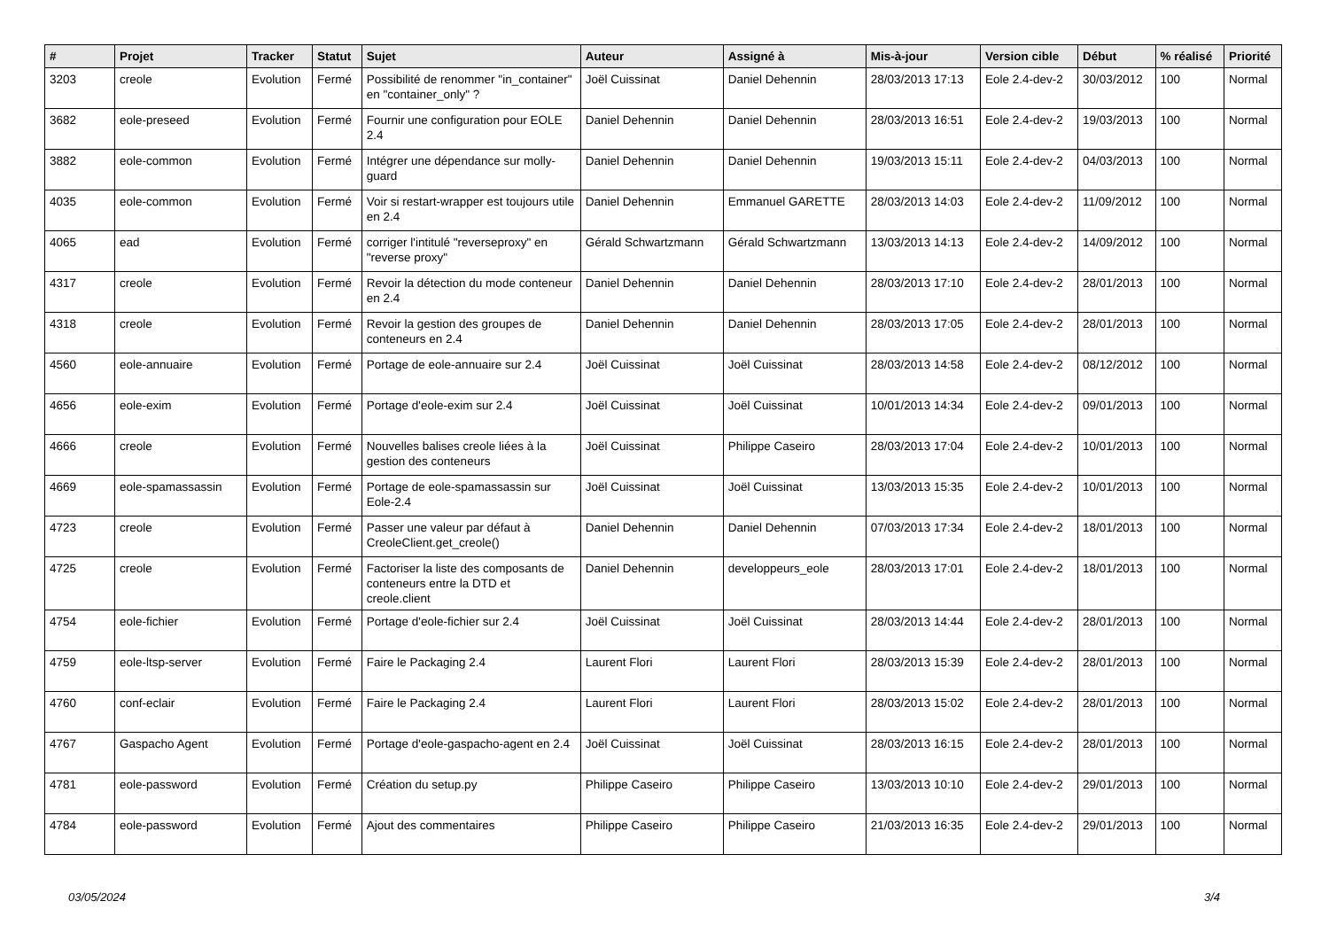| # | Projet | Tracker | Statut | Sujet | Auteur | Assigné à | Mis-à-jour | Version cible | Début | % réalisé | Priorité |
| --- | --- | --- | --- | --- | --- | --- | --- | --- | --- | --- | --- |
| 3203 | creole | Evolution | Fermé | Possibilité de renommer "in_container" en "container_only" ? | Joël Cuissinat | Daniel Dehennin | 28/03/2013 17:13 | Eole 2.4-dev-2 | 30/03/2012 | 100 | Normal |
| 3682 | eole-preseed | Evolution | Fermé | Fournir une configuration pour EOLE 2.4 | Daniel Dehennin | Daniel Dehennin | 28/03/2013 16:51 | Eole 2.4-dev-2 | 19/03/2013 | 100 | Normal |
| 3882 | eole-common | Evolution | Fermé | Intégrer une dépendance sur molly-guard | Daniel Dehennin | Daniel Dehennin | 19/03/2013 15:11 | Eole 2.4-dev-2 | 04/03/2013 | 100 | Normal |
| 4035 | eole-common | Evolution | Fermé | Voir si restart-wrapper est toujours utile en 2.4 | Daniel Dehennin | Emmanuel GARETTE | 28/03/2013 14:03 | Eole 2.4-dev-2 | 11/09/2012 | 100 | Normal |
| 4065 | ead | Evolution | Fermé | corriger l'intitulé "reverseproxy" en "reverse proxy" | Gérald Schwartzmann | Gérald Schwartzmann | 13/03/2013 14:13 | Eole 2.4-dev-2 | 14/09/2012 | 100 | Normal |
| 4317 | creole | Evolution | Fermé | Revoir la détection du mode conteneur en 2.4 | Daniel Dehennin | Daniel Dehennin | 28/03/2013 17:10 | Eole 2.4-dev-2 | 28/01/2013 | 100 | Normal |
| 4318 | creole | Evolution | Fermé | Revoir la gestion des groupes de conteneurs en 2.4 | Daniel Dehennin | Daniel Dehennin | 28/03/2013 17:05 | Eole 2.4-dev-2 | 28/01/2013 | 100 | Normal |
| 4560 | eole-annuaire | Evolution | Fermé | Portage de eole-annuaire sur 2.4 | Joël Cuissinat | Joël Cuissinat | 28/03/2013 14:58 | Eole 2.4-dev-2 | 08/12/2012 | 100 | Normal |
| 4656 | eole-exim | Evolution | Fermé | Portage d'eole-exim sur 2.4 | Joël Cuissinat | Joël Cuissinat | 10/01/2013 14:34 | Eole 2.4-dev-2 | 09/01/2013 | 100 | Normal |
| 4666 | creole | Evolution | Fermé | Nouvelles balises creole liées à la gestion des conteneurs | Joël Cuissinat | Philippe Caseiro | 28/03/2013 17:04 | Eole 2.4-dev-2 | 10/01/2013 | 100 | Normal |
| 4669 | eole-spamassassin | Evolution | Fermé | Portage de eole-spamassassin sur Eole-2.4 | Joël Cuissinat | Joël Cuissinat | 13/03/2013 15:35 | Eole 2.4-dev-2 | 10/01/2013 | 100 | Normal |
| 4723 | creole | Evolution | Fermé | Passer une valeur par défaut à CreoleClient.get_creole() | Daniel Dehennin | Daniel Dehennin | 07/03/2013 17:34 | Eole 2.4-dev-2 | 18/01/2013 | 100 | Normal |
| 4725 | creole | Evolution | Fermé | Factoriser la liste des composants de conteneurs entre la DTD et creole.client | Daniel Dehennin | developpeurs_eole | 28/03/2013 17:01 | Eole 2.4-dev-2 | 18/01/2013 | 100 | Normal |
| 4754 | eole-fichier | Evolution | Fermé | Portage d'eole-fichier sur 2.4 | Joël Cuissinat | Joël Cuissinat | 28/03/2013 14:44 | Eole 2.4-dev-2 | 28/01/2013 | 100 | Normal |
| 4759 | eole-ltsp-server | Evolution | Fermé | Faire le Packaging 2.4 | Laurent Flori | Laurent Flori | 28/03/2013 15:39 | Eole 2.4-dev-2 | 28/01/2013 | 100 | Normal |
| 4760 | conf-eclair | Evolution | Fermé | Faire le Packaging 2.4 | Laurent Flori | Laurent Flori | 28/03/2013 15:02 | Eole 2.4-dev-2 | 28/01/2013 | 100 | Normal |
| 4767 | Gaspacho Agent | Evolution | Fermé | Portage d'eole-gaspacho-agent en 2.4 | Joël Cuissinat | Joël Cuissinat | 28/03/2013 16:15 | Eole 2.4-dev-2 | 28/01/2013 | 100 | Normal |
| 4781 | eole-password | Evolution | Fermé | Création du setup.py | Philippe Caseiro | Philippe Caseiro | 13/03/2013 10:10 | Eole 2.4-dev-2 | 29/01/2013 | 100 | Normal |
| 4784 | eole-password | Evolution | Fermé | Ajout des commentaires | Philippe Caseiro | Philippe Caseiro | 21/03/2013 16:35 | Eole 2.4-dev-2 | 29/01/2013 | 100 | Normal |
03/05/2024 3/4